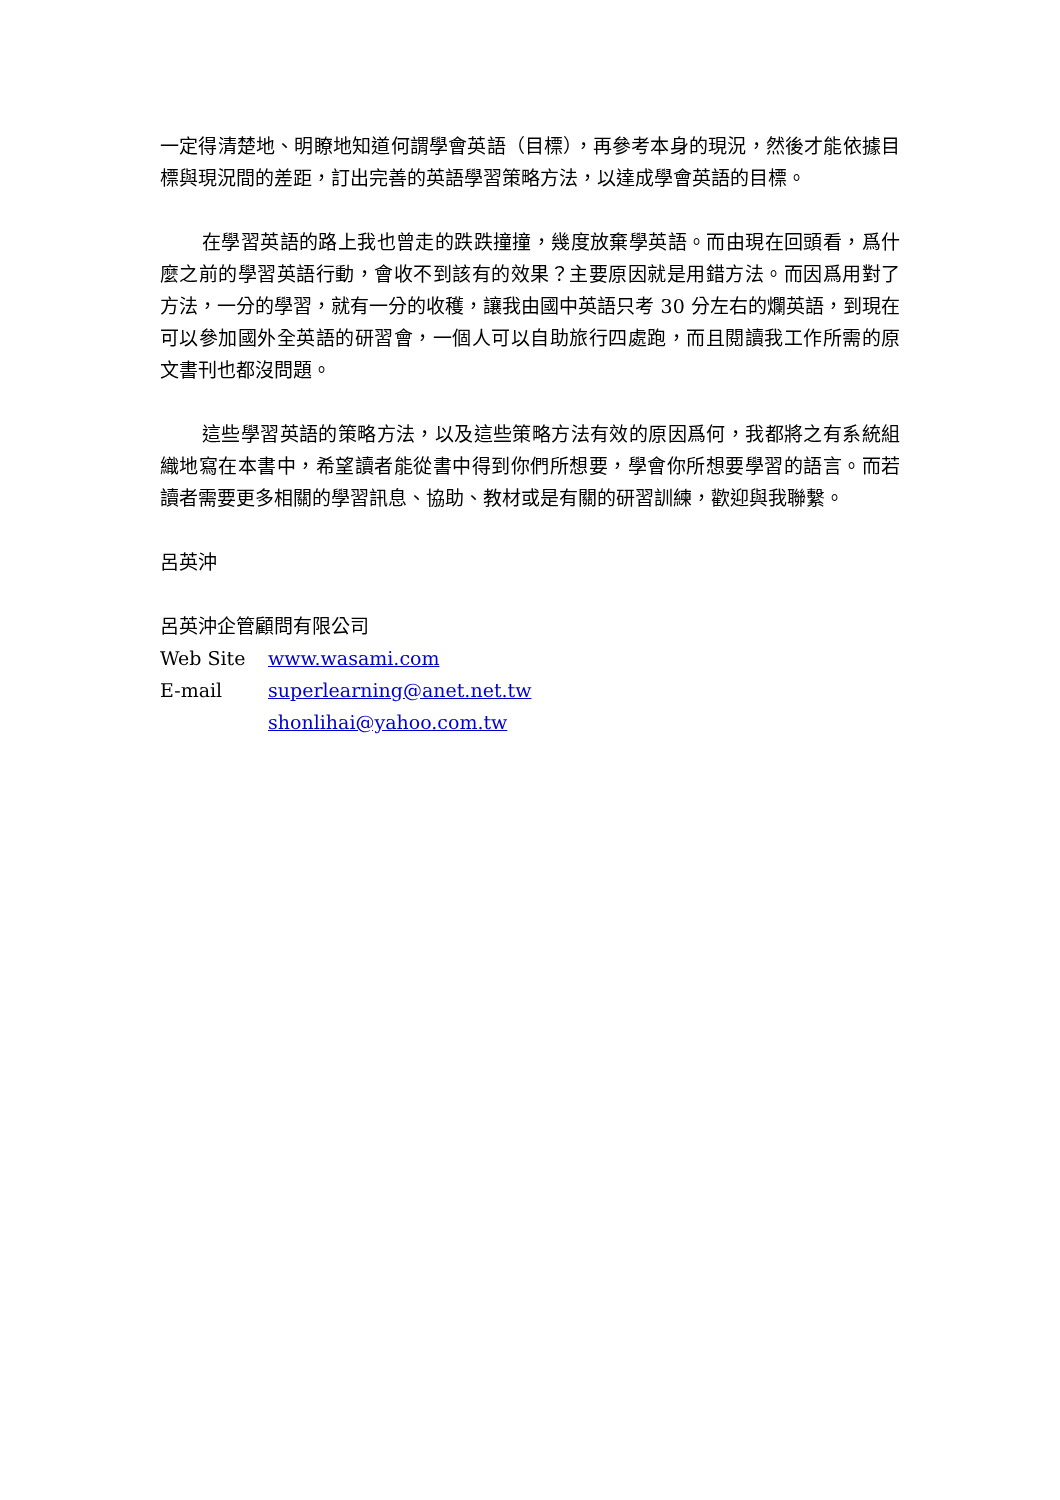一定得清楚地、明瞭地知道何謂學會英語（目標），再參考本身的現況，然後才能依據目標與現況間的差距，訂出完善的英語學習策略方法，以達成學會英語的目標。
在學習英語的路上我也曾走的跌跌撞撞，幾度放棄學英語。而由現在回頭看，爲什麼之前的學習英語行動，會收不到該有的效果？主要原因就是用錯方法。而因爲用對了方法，一分的學習，就有一分的收穫，讓我由國中英語只考 30 分左右的爛英語，到現在可以參加國外全英語的研習會，一個人可以自助旅行四處跑，而且閱讀我工作所需的原文書刊也都沒問題。
這些學習英語的策略方法，以及這些策略方法有效的原因爲何，我都將之有系統組織地寫在本書中，希望讀者能從書中得到你們所想要，學會你所想要學習的語言。而若讀者需要更多相關的學習訊息、協助、教材或是有關的研習訓練，歡迎與我聯繫。
呂英沖
呂英沖企管顧問有限公司
Web Site www.wasami.com
E-mail superlearning@anet.net.tw
shonlihai@yahoo.com.tw